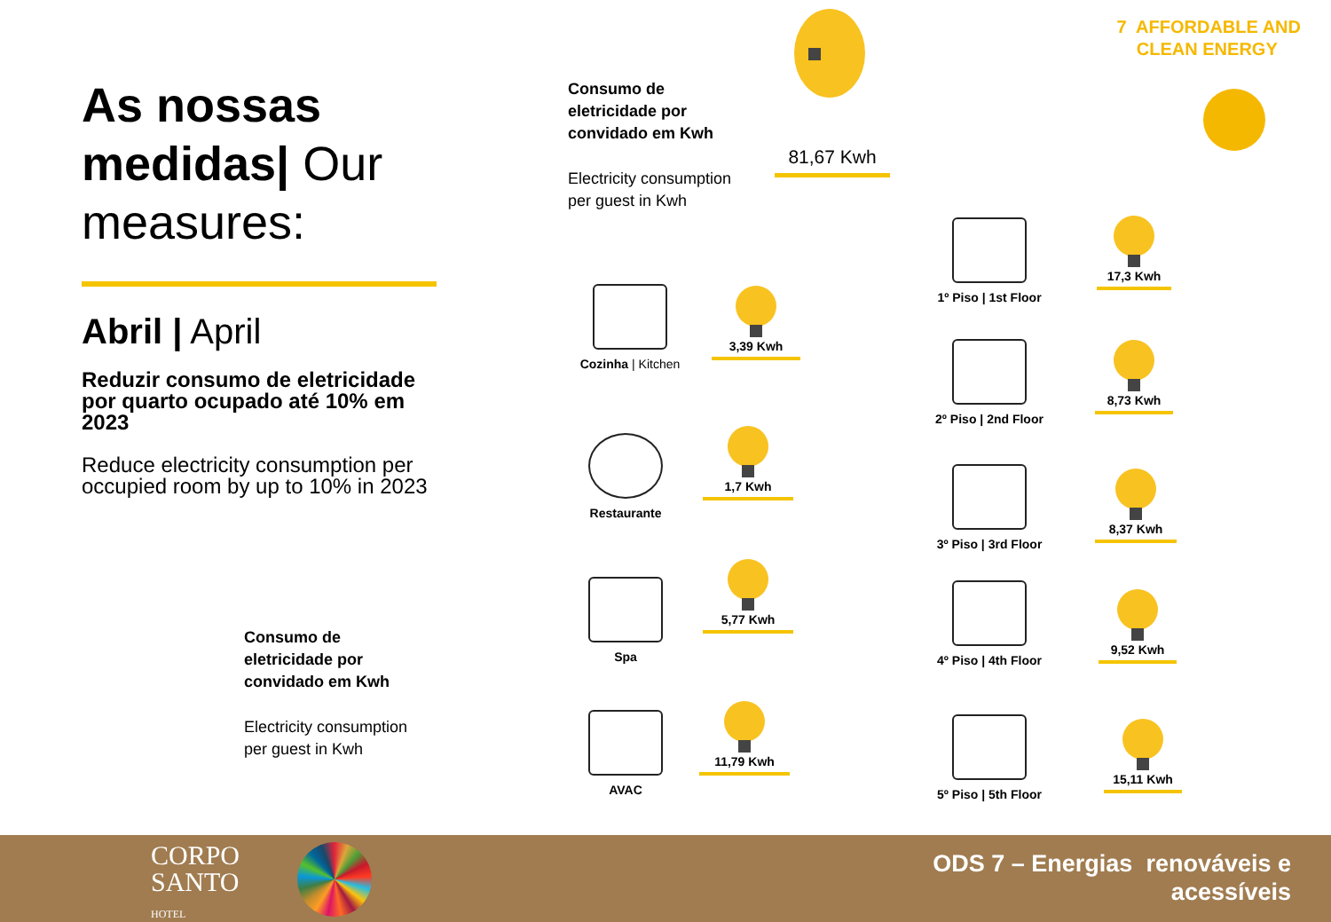As nossas medidas| Our measures:
Abril | April
Reduzir consumo de eletricidade por quarto ocupado até 10% em 2023
Reduce electricity consumption per occupied room by up to 10% in 2023
Consumo de
eletricidade por
convidado em Kwh
Electricity consumption
per guest in Kwh
Consumo de
eletricidade por
convidado em Kwh
Electricity consumption
per guest in Kwh
81,67 Kwh
7 AFFORDABLE AND
CLEAN ENERGY
Cozinha | Kitchen
3,39 Kwh
Restaurante 1,7 Kwh
Spa
5,77 Kwh
AVAC
11,79 Kwh
1º Piso | 1st Floor
17,3 Kwh
2º Piso | 2nd Floor
8,73 Kwh
3º Piso | 3rd Floor
8,37 Kwh
4º Piso | 4th Floor
9,52 Kwh
5º Piso | 5th Floor
15,11 Kwh
CORPO
SANTO
HOTEL
ODS 7 – Energias renováveis e
acessíveis